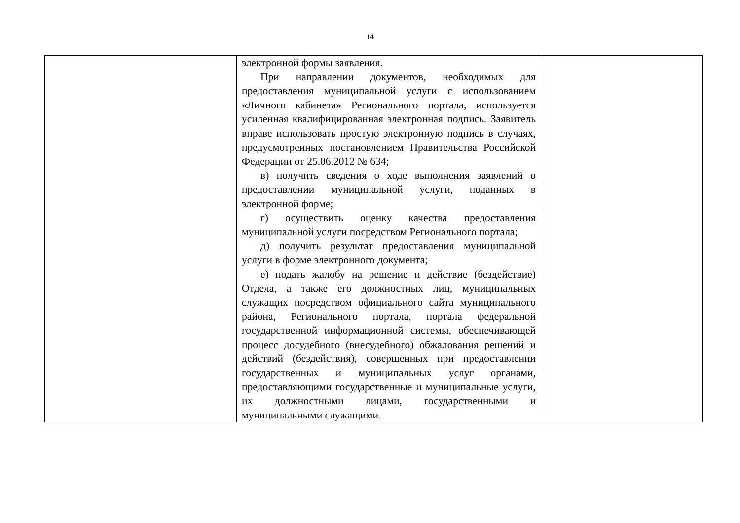14
| | электронной формы заявления. При направлении документов, необходимых для предоставления муниципальной услуги с использованием «Личного кабинета» Регионального портала, используется усиленная квалифицированная электронная подпись. Заявитель вправе использовать простую электронную подпись в случаях, предусмотренных постановлением Правительства Российской Федерации от 25.06.2012 № 634; в) получить сведения о ходе выполнения заявлений о предоставлении муниципальной услуги, поданных в электронной форме; г) осуществить оценку качества предоставления муниципальной услуги посредством Регионального портала; д) получить результат предоставления муниципальной услуги в форме электронного документа; е) подать жалобу на решение и действие (бездействие) Отдела, а также его должностных лиц, муниципальных служащих посредством официального сайта муниципального района, Регионального портала, портала федеральной государственной информационной системы, обеспечивающей процесс досудебного (внесудебного) обжалования решений и действий (бездействия), совершенных при предоставлении государственных и муниципальных услуг органами, предоставляющими государственные и муниципальные услуги, их должностными лицами, государственными и муниципальными служащими. | |